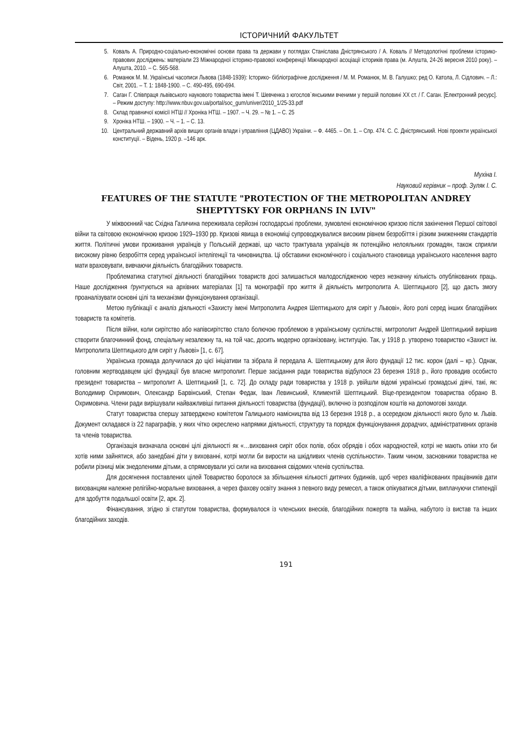ІСТОРИЧНИЙ ФАКУЛЬТЕТ
5. Коваль А. Природно-соціально-економічні основи права та держави у поглядах Станіслава Дністрянського / А. Коваль // Методологічні проблеми історико-правових досліджень: матеріали 23 Міжнародної історико-правової конференції Міжнародної асоціації істориків права (м. Алушта, 24-26 вересня 2010 року). – Алушта, 2010. – С. 565-568.
6. Романюк М. М. Українські часописи Львова (1848-1939): Історико- бібліографічне дослідження / М. М. Романюк, М. В. Галушко; ред О. Катола, Л. Сідлович. – Л.: Світ, 2001. – Т. 1: 1848-1900. – С. 490-495, 690-694.
7. Саган Г. Співпраця львівського наукового товариства імені Т. Шевченка з югослов`янськими вченими у першій половині XX ст. / Г. Саган. [Електронний ресурс]. – Режим доступу: http://www.nbuv.gov.ua/portal/soc_gum/univer/2010_1/25-33.pdf
8. Склад правничої комісії НТШ // Хроніка НТШ. – 1907. – Ч. 29. – № 1. – С. 25
9. Хроніка НТШ. – 1900. – Ч. – 1. – С. 13.
10. Центральний державний архів вищих органів влади і управління (ЦДАВО) України. – Ф. 4465. – Оп. 1. – Спр. 474. С. С. Дністрянський. Нові проекти української конституції. – Відень, 1920 р. –146 арк.
Мухіна І.
Науковий керівник – проф. Зуляк І. С.
FEATURES OF THE STATUTE "PROTECTION OF THE METROPOLITAN ANDREY SHEPTYTSKY FOR ORPHANS IN LVIV"
У міжвоєнний час Східна Галичина переживала серйозні господарські проблеми, зумовлені економічною кризою після закінчення Першої світової війни та світовою економічною кризою 1929–1930 рр. Кризові явища в економіці супроводжувалися високим рівнем безробіття і різким зниженням стандартів життя. Політичні умови проживання українців у Польській державі, що часто трактувала українців як потенційно нелояльних громадян, також сприяли високому рівню безробіття серед української інтелігенції та чиновництва. Ці обставини економічного і соціального становища українського населення варто мати враховувати, вивчаючи діяльність благодійних товариств.
Проблематика статутної діяльності благодійних товариств досі залишається малодослідженою через незначну кількість опублікованих праць. Наше дослідження ґрунтуються на архівних матеріалах [1] та монографії про життя й діяльність митрополита А. Шептицького [2], що дасть змогу проаналізувати основні цілі та механізми функціонування організації.
Метою публікації є аналіз діяльності «Захисту імені Митрополита Андрея Шептицького для сиріт у Львові», його ролі серед інших благодійних товариств та комітетів.
Після війни, коли сирітство або напівсирітство стало болючою проблемою в українському суспільстві, митрополит Андрей Шептицький вирішив створити благочинний фонд, спеціальну незалежну та, на той час, досить модерно організовану, інституцію. Так, у 1918 р. утворено товариство «Захист ім. Митрополита Шептицького для сиріт у Львові» [1, с. 67].
Українська громада долучилася до цієї ініціативи та зібрала й передала А. Шептицькому для його фундації 12 тис. корон (далі – кр.). Однак, головним жертводавцем цієї фундації був власне митрополит. Перше засідання ради товариства відбулося 23 березня 1918 р., його провадив особисто президент товариства – митрополит А. Шептицький [1, с. 72]. До складу ради товариства у 1918 р. увійшли відомі українські громадські діячі, такі, як: Володимир Охримович, Олександр Барвінський, Степан Федак, Іван Левинський, Климентій Шептицький. Віце-президентом товариства обрано В. Охримовича. Члени ради вирішували найважливіші питання діяльності товариства (фундації), включно із розподілом коштів на допомогові заходи.
Статут товариства спершу затверджено комітетом Галицького намісництва від 13 березня 1918 р., а осередком діяльності якого було м. Львів. Документ складався із 22 параграфів, у яких чітко окреслено напрямки діяльності, структуру та порядок функціонування дорадчих, адміністративних органів та членів товариства.
Організація визначала основні цілі діяльності як «…виховання сиріт обох полів, обох обрядів і обох народностей, котрі не мають опіки хто би хотів ними зайнятися, або занедбані діти у вихованні, котрі могли би вирости на шкідливих членів суспільности». Таким чином, засновники товариства не робили різниці між знедоленими дітьми, а спрямовували усі сили на виховання свідомих членів суспільства.
Для досягнення поставлених цілей Товариство боролося за збільшення кількості дитячих будинків, щоб через кваліфікованих працівників дати вихованцям належне релігійно-моральне виховання, а через фахову освіту знання з певного виду ремесел, а також опікуватися дітьми, виплачуючи стипендії для здобуття подальшої освіти [2, арк. 2].
Фінансування, згідно зі статутом товариства, формувалося із членських внесків, благодійних пожертв та майна, набутого із вистав та інших благодійних заходів.
191